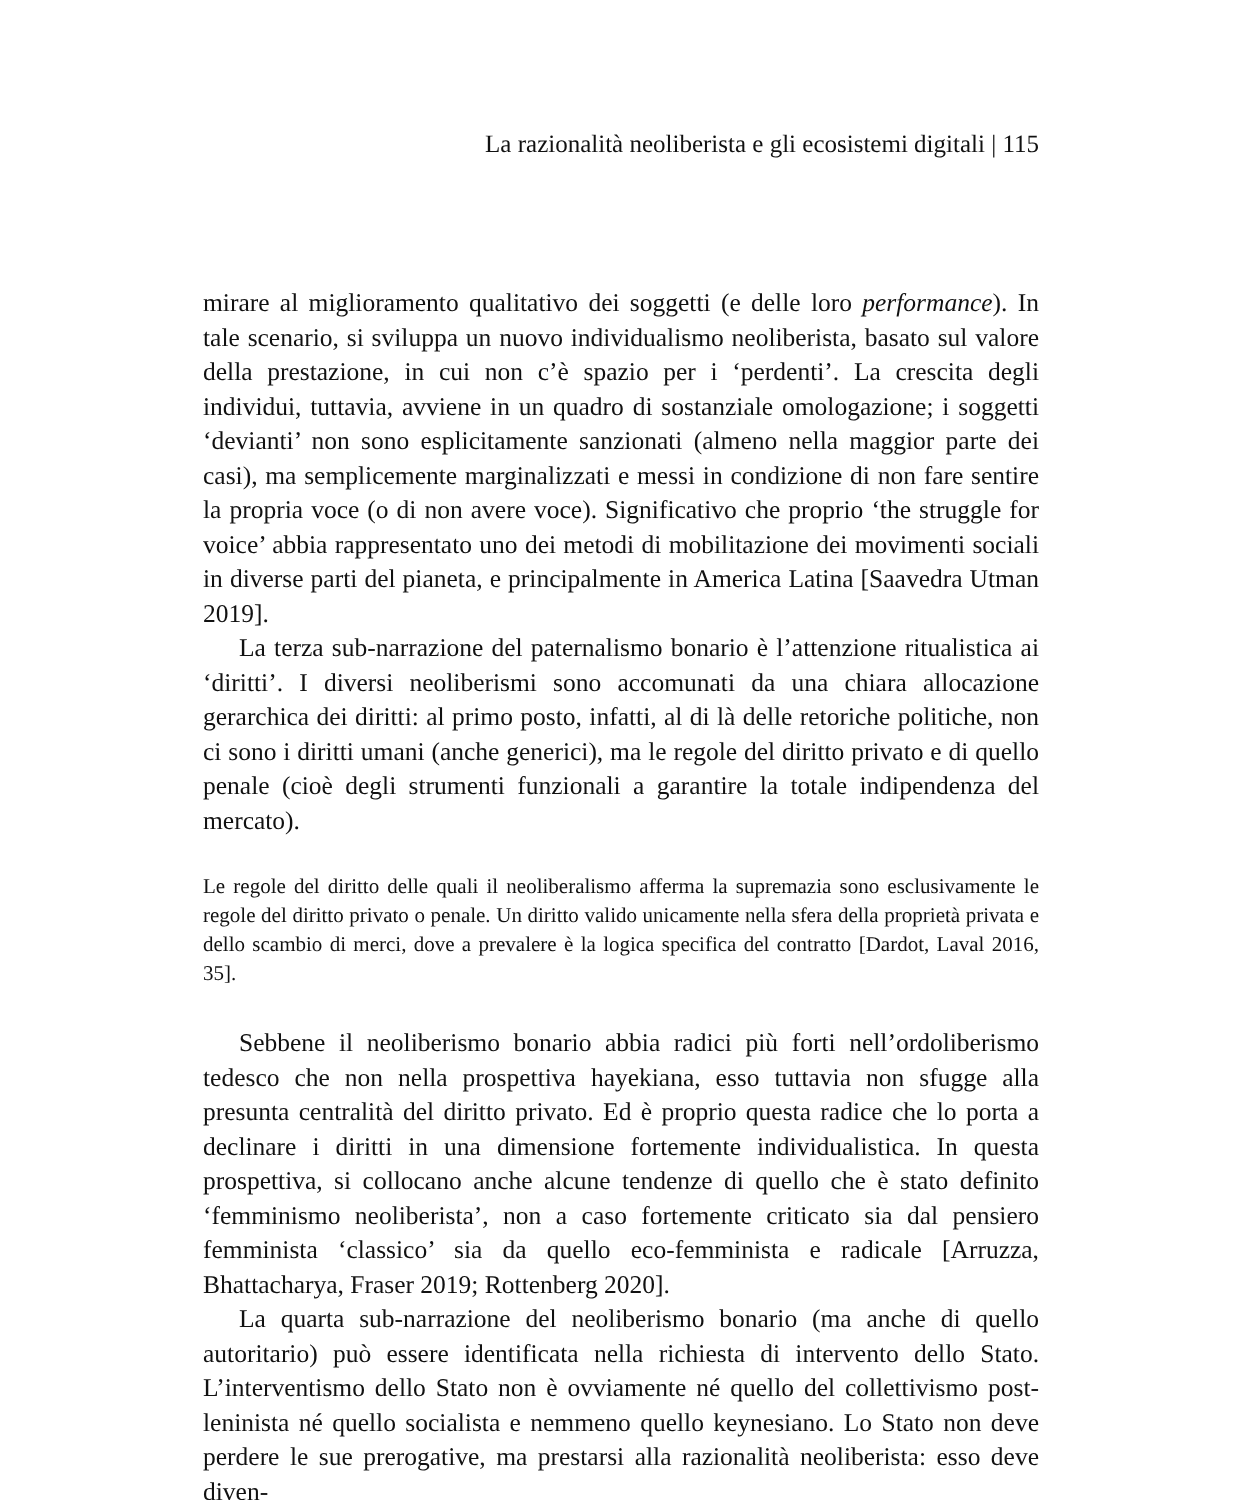La razionalità neoliberista e gli ecosistemi digitali | 115
mirare al miglioramento qualitativo dei soggetti (e delle loro performance). In tale scenario, si sviluppa un nuovo individualismo neoliberista, basato sul valore della prestazione, in cui non c’è spazio per i ‘perdenti’. La crescita degli individui, tuttavia, avviene in un quadro di sostanziale omologazione; i soggetti ‘devianti’ non sono esplicitamente sanzionati (almeno nella maggior parte dei casi), ma semplicemente marginalizzati e messi in condizione di non fare sentire la propria voce (o di non avere voce). Significativo che proprio ‘the struggle for voice’ abbia rappresentato uno dei metodi di mobilitazione dei movimenti sociali in diverse parti del pianeta, e principalmente in America Latina [Saavedra Utman 2019].
La terza sub-narrazione del paternalismo bonario è l’attenzione ritualistica ai ‘diritti’. I diversi neoliberismi sono accomunati da una chiara allocazione gerarchica dei diritti: al primo posto, infatti, al di là delle retoriche politiche, non ci sono i diritti umani (anche generici), ma le regole del diritto privato e di quello penale (cioè degli strumenti funzionali a garantire la totale indipendenza del mercato).
Le regole del diritto delle quali il neoliberalismo afferma la supremazia sono esclusivamente le regole del diritto privato o penale. Un diritto valido unicamente nella sfera della proprietà privata e dello scambio di merci, dove a prevalere è la logica specifica del contratto [Dardot, Laval 2016, 35].
Sebbene il neoliberismo bonario abbia radici più forti nell’ordoliberismo tedesco che non nella prospettiva hayekiana, esso tuttavia non sfugge alla presunta centralità del diritto privato. Ed è proprio questa radice che lo porta a declinare i diritti in una dimensione fortemente individualistica. In questa prospettiva, si collocano anche alcune tendenze di quello che è stato definito ‘femminismo neoliberista’, non a caso fortemente criticato sia dal pensiero femminista ‘classico’ sia da quello eco-femminista e radicale [Arruzza, Bhattacharya, Fraser 2019; Rottenberg 2020].
La quarta sub-narrazione del neoliberismo bonario (ma anche di quello autoritario) può essere identificata nella richiesta di intervento dello Stato. L’interventismo dello Stato non è ovviamente né quello del collettivismo post-leninista né quello socialista e nemmeno quello keynesiano. Lo Stato non deve perdere le sue prerogative, ma prestarsi alla razionalità neoliberista: esso deve diven-